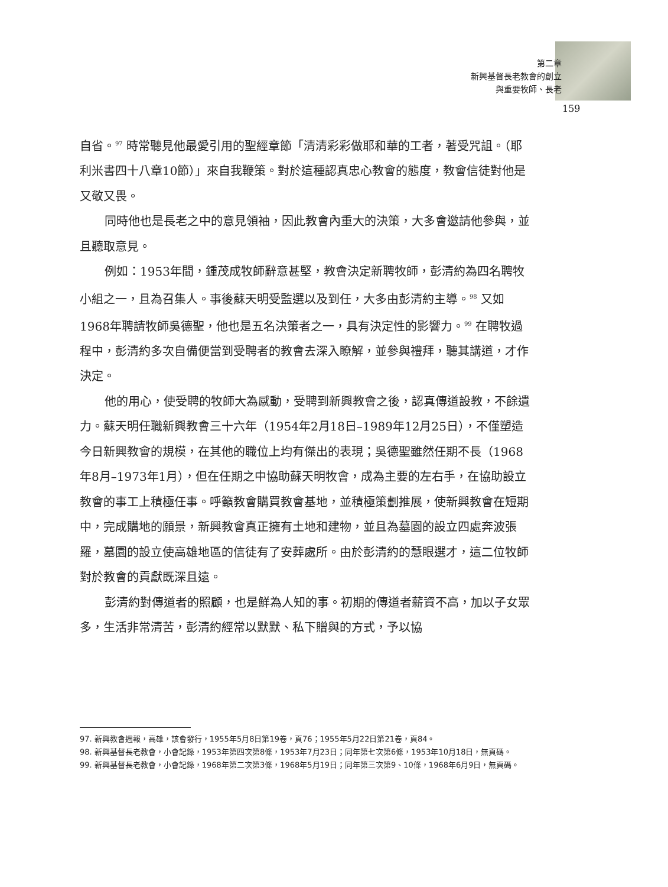第二章
新興基督長老教會的創立
與重要牧師、長老
159
自省。<sup>97</sup> 時常聽見他最愛引用的聖經章節「清清彩彩做耶和華的工者，著受咒詛。（耶利米書四十八章10節）」來自我鞭策。對於這種認真忠心教會的態度，教會信徒對他是又敬又畏。
同時他也是長老之中的意見領袖，因此教會內重大的決策，大多會邀請他參與，並且聽取意見。
例如：1953年間，鍾茂成牧師辭意甚堅，教會決定新聘牧師，彭清約為四名聘牧小組之一，且為召集人。事後蘇天明受監選以及到任，大多由彭清約主導。<sup>98</sup> 又如1968年聘請牧師吳德聖，他也是五名決策者之一，具有決定性的影響力。<sup>99</sup> 在聘牧過程中，彭清約多次自備便當到受聘者的教會去深入瞭解，並參與禮拜，聽其講道，才作決定。
他的用心，使受聘的牧師大為感動，受聘到新興教會之後，認真傳道設教，不餘遺力。蘇天明任職新興教會三十六年（1954年2月18日–1989年12月25日），不僅塑造今日新興教會的規模，在其他的職位上均有傑出的表現；吳德聖雖然任期不長（1968年8月–1973年1月），但在任期之中協助蘇天明牧會，成為主要的左右手，在協助設立教會的事工上積極任事。呼籲教會購買教會基地，並積極策劃推展，使新興教會在短期中，完成購地的願景，新興教會真正擁有土地和建物，並且為墓園的設立四處奔波張羅，墓園的設立使高雄地區的信徒有了安葬處所。由於彭清約的慧眼選才，這二位牧師對於教會的貢獻既深且遠。
彭清約對傳道者的照顧，也是鮮為人知的事。初期的傳道者薪資不高，加以子女眾多，生活非常清苦，彭清約經常以默默、私下贈與的方式，予以協
97. 新興教會週報，高雄，該會發行，1955年5月8日第19卷，頁76；1955年5月22日第21卷，頁84。
98. 新興基督長老教會，小會記錄，1953年第四次第8條，1953年7月23日；同年第七次第6條，1953年10月18日，無頁碼。
99. 新興基督長老教會，小會記錄，1968年第二次第3條，1968年5月19日；同年第三次第9、10條，1968年6月9日，無頁碼。